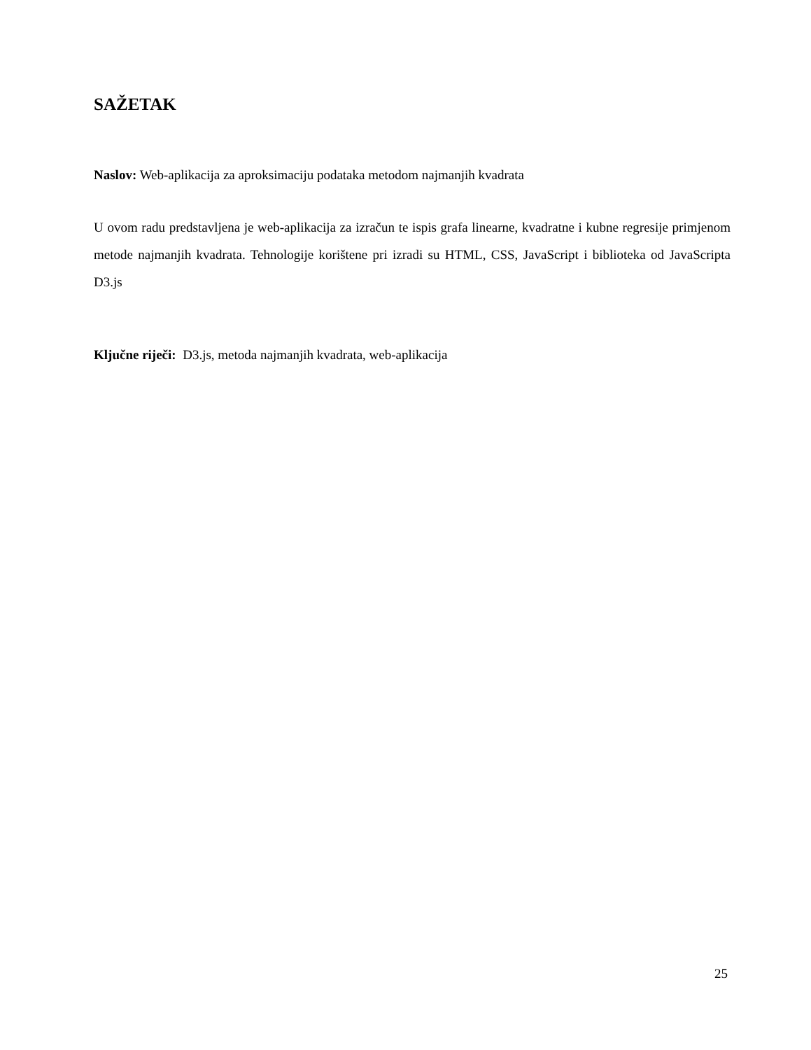SAŽETAK
Naslov: Web-aplikacija za aproksimaciju podataka metodom najmanjih kvadrata
U ovom radu predstavljena je web-aplikacija za izračun te ispis grafa linearne, kvadratne i kubne regresije primjenom metode najmanjih kvadrata. Tehnologije korištene pri izradi su HTML, CSS, JavaScript i biblioteka od JavaScripta D3.js
Ključne riječi: D3.js, metoda najmanjih kvadrata, web-aplikacija
25